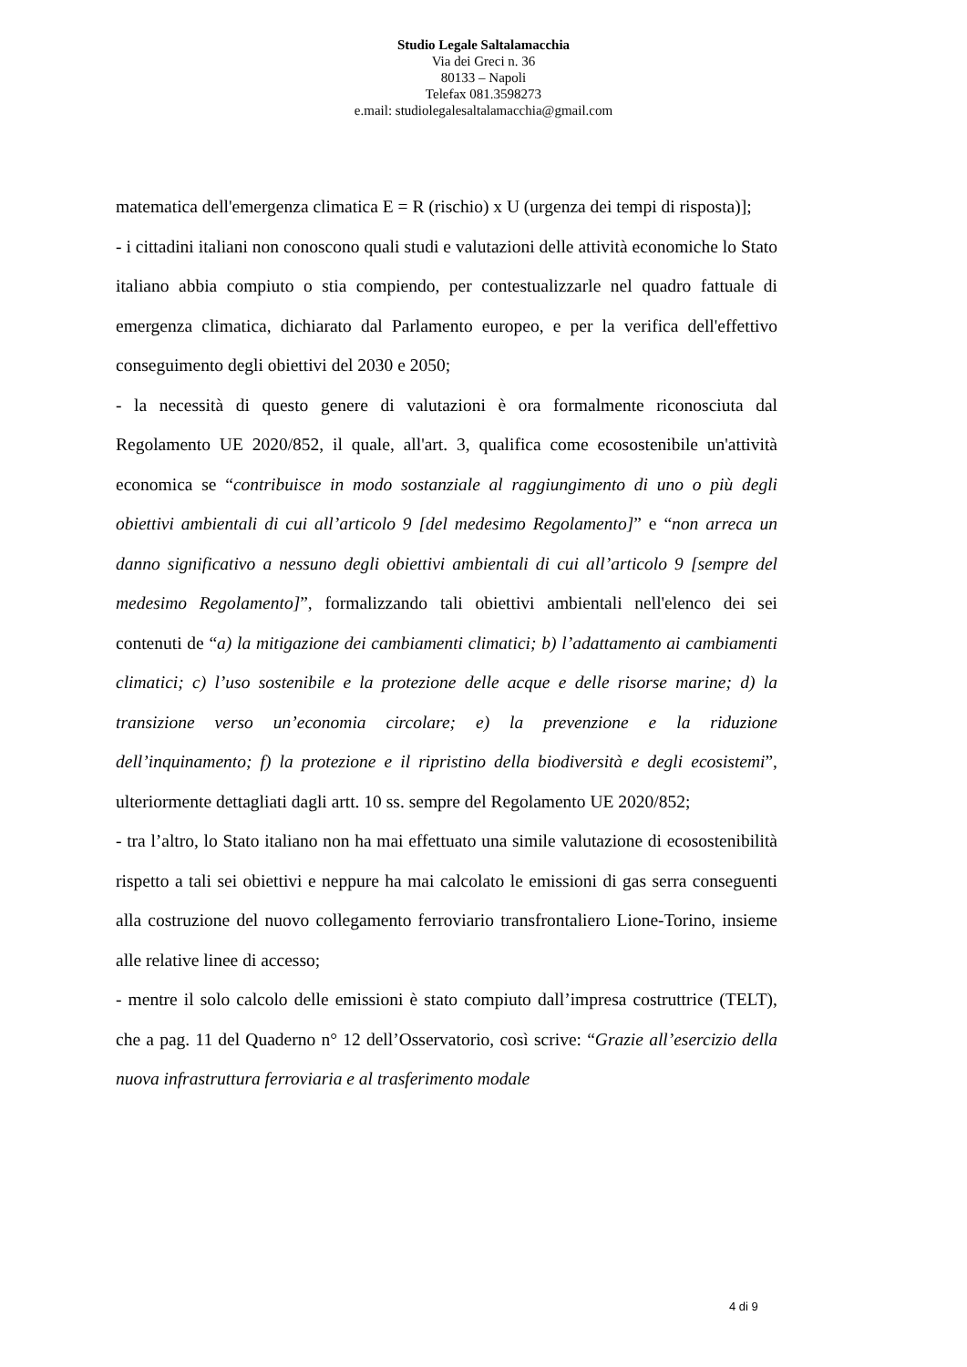Studio Legale Saltalamacchia
Via dei Greci n. 36
80133 – Napoli
Telefax 081.3598273
e.mail: studiolegalesaltalamacchia@gmail.com
matematica dell'emergenza climatica E = R (rischio) x U (urgenza dei tempi di risposta)];
- i cittadini italiani non conoscono quali studi e valutazioni delle attività economiche lo Stato italiano abbia compiuto o stia compiendo, per contestualizzarle nel quadro fattuale di emergenza climatica, dichiarato dal Parlamento europeo, e per la verifica dell'effettivo conseguimento degli obiettivi del 2030 e 2050;
- la necessità di questo genere di valutazioni è ora formalmente riconosciuta dal Regolamento UE 2020/852, il quale, all'art. 3, qualifica come ecosostenibile un'attività economica se “contribuisce in modo sostanziale al raggiungimento di uno o più degli obiettivi ambientali di cui all’articolo 9 [del medesimo Regolamento]” e “non arreca un danno significativo a nessuno degli obiettivi ambientali di cui all’articolo 9 [sempre del medesimo Regolamento]”, formalizzando tali obiettivi ambientali nell'elenco dei sei contenuti de “a) la mitigazione dei cambiamenti climatici; b) l’adattamento ai cambiamenti climatici; c) l’uso sostenibile e la protezione delle acque e delle risorse marine; d) la transizione verso un’economia circolare; e) la prevenzione e la riduzione dell’inquinamento; f) la protezione e il ripristino della biodiversità e degli ecosistemi”, ulteriormente dettagliati dagli artt. 10 ss. sempre del Regolamento UE 2020/852;
- tra l’altro, lo Stato italiano non ha mai effettuato una simile valutazione di ecosostenibilità rispetto a tali sei obiettivi e neppure ha mai calcolato le emissioni di gas serra conseguenti alla costruzione del nuovo collegamento ferroviario transfrontaliero Lione-Torino, insieme alle relative linee di accesso;
- mentre il solo calcolo delle emissioni è stato compiuto dall’impresa costruttrice (TELT), che a pag. 11 del Quaderno n° 12 dell’Osservatorio, così scrive: “Grazie all’esercizio della nuova infrastruttura ferroviaria e al trasferimento modale
4 di 9